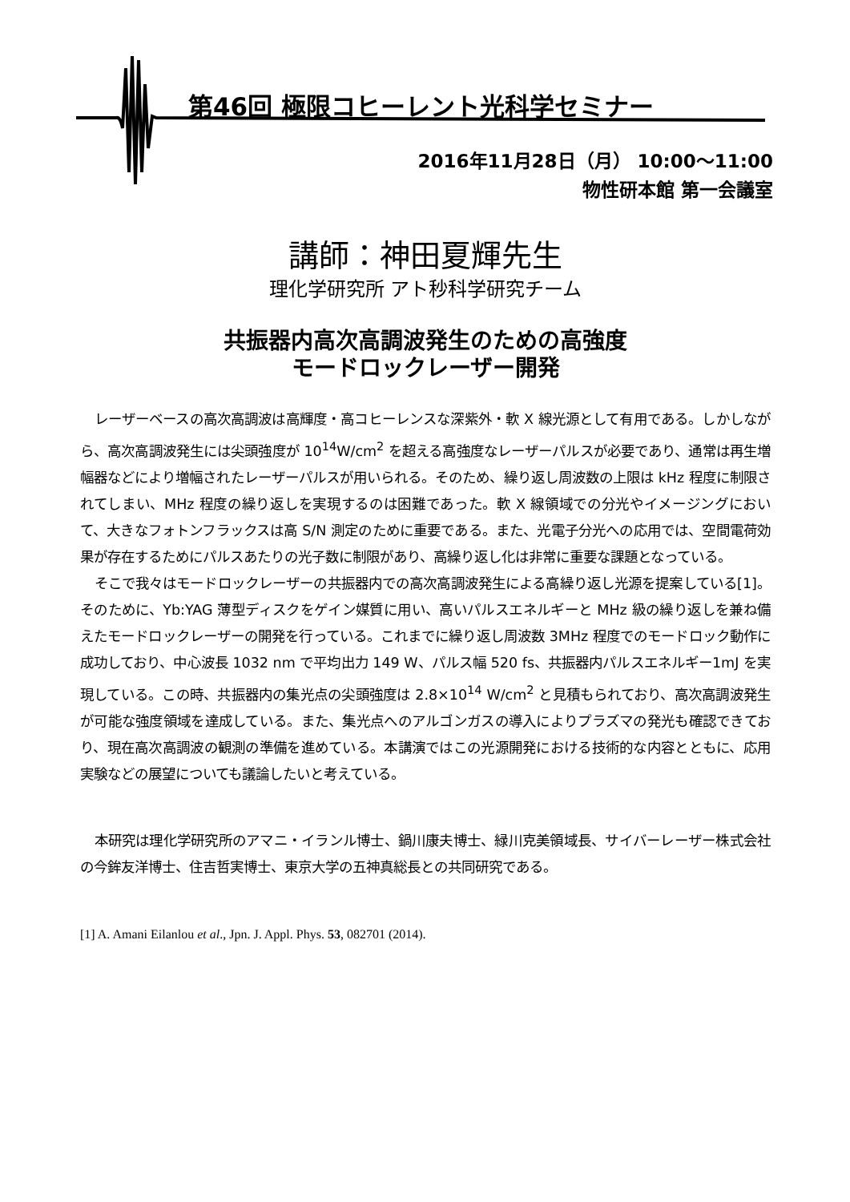第46回 極限コヒーレント光科学セミナー
2016年11月28日（月） 10:00～11:00
物性研本館 第一会議室
講師：神田夏輝先生
理化学研究所 アト秒科学研究チーム
共振器内高次高調波発生のための高強度
モードロックレーザー開発
レーザーベースの高次高調波は高輝度・高コヒーレンスな深紫外・軟 X 線光源として有用である。しかしながら、高次高調波発生には尖頭強度が 10<sup>14</sup>W/cm<sup>2</sup> を超える高強度なレーザーパルスが必要であり、通常は再生増幅器などにより増幅されたレーザーパルスが用いられる。そのため、繰り返し周波数の上限は kHz 程度に制限されてしまい、MHz 程度の繰り返しを実現するのは困難であった。軟 X 線領域での分光やイメージングにおいて、大きなフォトンフラックスは高 S/N 測定のために重要である。また、光電子分光への応用では、空間電荷効果が存在するためにパルスあたりの光子数に制限があり、高繰り返し化は非常に重要な課題となっている。
そこで我々はモードロックレーザーの共振器内での高次高調波発生による高繰り返し光源を提案している[1]。そのために、Yb:YAG 薄型ディスクをゲイン媒質に用い、高いパルスエネルギーと MHz 級の繰り返しを兼ね備えたモードロックレーザーの開発を行っている。これまでに繰り返し周波数 3MHz 程度でのモードロック動作に成功しており、中心波長 1032 nm で平均出力 149 W、パルス幅 520 fs、共振器内パルスエネルギー1mJ を実現している。この時、共振器内の集光点の尖頭強度は 2.8×10<sup>14</sup> W/cm<sup>2</sup> と見積もられており、高次高調波発生が可能な強度領域を達成している。また、集光点へのアルゴンガスの導入によりプラズマの発光も確認できており、現在高次高調波の観測の準備を進めている。本講演ではこの光源開発における技術的な内容とともに、応用実験などの展望についても議論したいと考えている。
本研究は理化学研究所のアマニ・イランル博士、鍋川康夫博士、緑川克美領域長、サイバーレーザー株式会社の今鉾友洋博士、住吉哲実博士、東京大学の五神真総長との共同研究である。
[1] A. Amani Eilanlou et al., Jpn. J. Appl. Phys. 53, 082701 (2014).